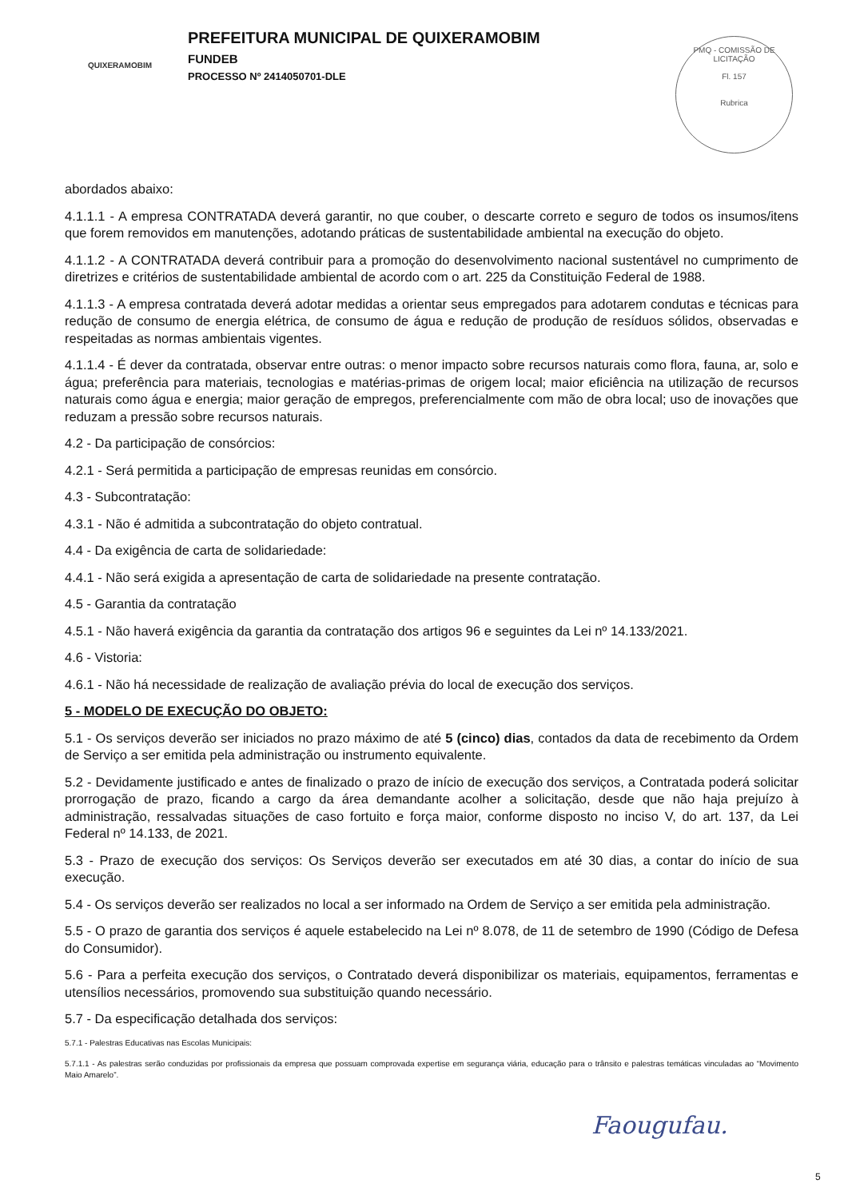QUIXERAMOBIM
PREFEITURA MUNICIPAL DE QUIXERAMOBIM
FUNDEB
PROCESSO Nº 2414050701-DLE
PMQ - COMISSÃO DE LICITAÇÃO
Fl. 157
Rubrica
abordados abaixo:
4.1.1.1 - A empresa CONTRATADA deverá garantir, no que couber, o descarte correto e seguro de todos os insumos/itens que forem removidos em manutenções, adotando práticas de sustentabilidade ambiental na execução do objeto.
4.1.1.2 - A CONTRATADA deverá contribuir para a promoção do desenvolvimento nacional sustentável no cumprimento de diretrizes e critérios de sustentabilidade ambiental de acordo com o art. 225 da Constituição Federal de 1988.
4.1.1.3 - A empresa contratada deverá adotar medidas a orientar seus empregados para adotarem condutas e técnicas para redução de consumo de energia elétrica, de consumo de água e redução de produção de resíduos sólidos, observadas e respeitadas as normas ambientais vigentes.
4.1.1.4 - É dever da contratada, observar entre outras: o menor impacto sobre recursos naturais como flora, fauna, ar, solo e água; preferência para materiais, tecnologias e matérias-primas de origem local; maior eficiência na utilização de recursos naturais como água e energia; maior geração de empregos, preferencialmente com mão de obra local; uso de inovações que reduzam a pressão sobre recursos naturais.
4.2 - Da participação de consórcios:
4.2.1 - Será permitida a participação de empresas reunidas em consórcio.
4.3 - Subcontratação:
4.3.1 - Não é admitida a subcontratação do objeto contratual.
4.4 - Da exigência de carta de solidariedade:
4.4.1 - Não será exigida a apresentação de carta de solidariedade na presente contratação.
4.5 - Garantia da contratação
4.5.1 - Não haverá exigência da garantia da contratação dos artigos 96 e seguintes da Lei nº 14.133/2021.
4.6 - Vistoria:
4.6.1 - Não há necessidade de realização de avaliação prévia do local de execução dos serviços.
5 - MODELO DE EXECUÇÃO DO OBJETO:
5.1 - Os serviços deverão ser iniciados no prazo máximo de até 5 (cinco) dias, contados da data de recebimento da Ordem de Serviço a ser emitida pela administração ou instrumento equivalente.
5.2 - Devidamente justificado e antes de finalizado o prazo de início de execução dos serviços, a Contratada poderá solicitar prorrogação de prazo, ficando a cargo da área demandante acolher a solicitação, desde que não haja prejuízo à administração, ressalvadas situações de caso fortuito e força maior, conforme disposto no inciso V, do art. 137, da Lei Federal nº 14.133, de 2021.
5.3 - Prazo de execução dos serviços: Os Serviços deverão ser executados em até 30 dias, a contar do início de sua execução.
5.4 - Os serviços deverão ser realizados no local a ser informado na Ordem de Serviço a ser emitida pela administração.
5.5 - O prazo de garantia dos serviços é aquele estabelecido na Lei nº 8.078, de 11 de setembro de 1990 (Código de Defesa do Consumidor).
5.6 - Para a perfeita execução dos serviços, o Contratado deverá disponibilizar os materiais, equipamentos, ferramentas e utensílios necessários, promovendo sua substituição quando necessário.
5.7 - Da especificação detalhada dos serviços:
5.7.1 - Palestras Educativas nas Escolas Municipais:
5.7.1.1 - As palestras serão conduzidas por profissionais da empresa que possuam comprovada expertise em segurança viária, educação para o trânsito e palestras temáticas vinculadas ao “Movimento Maio Amarelo”.
Faougufau.
5